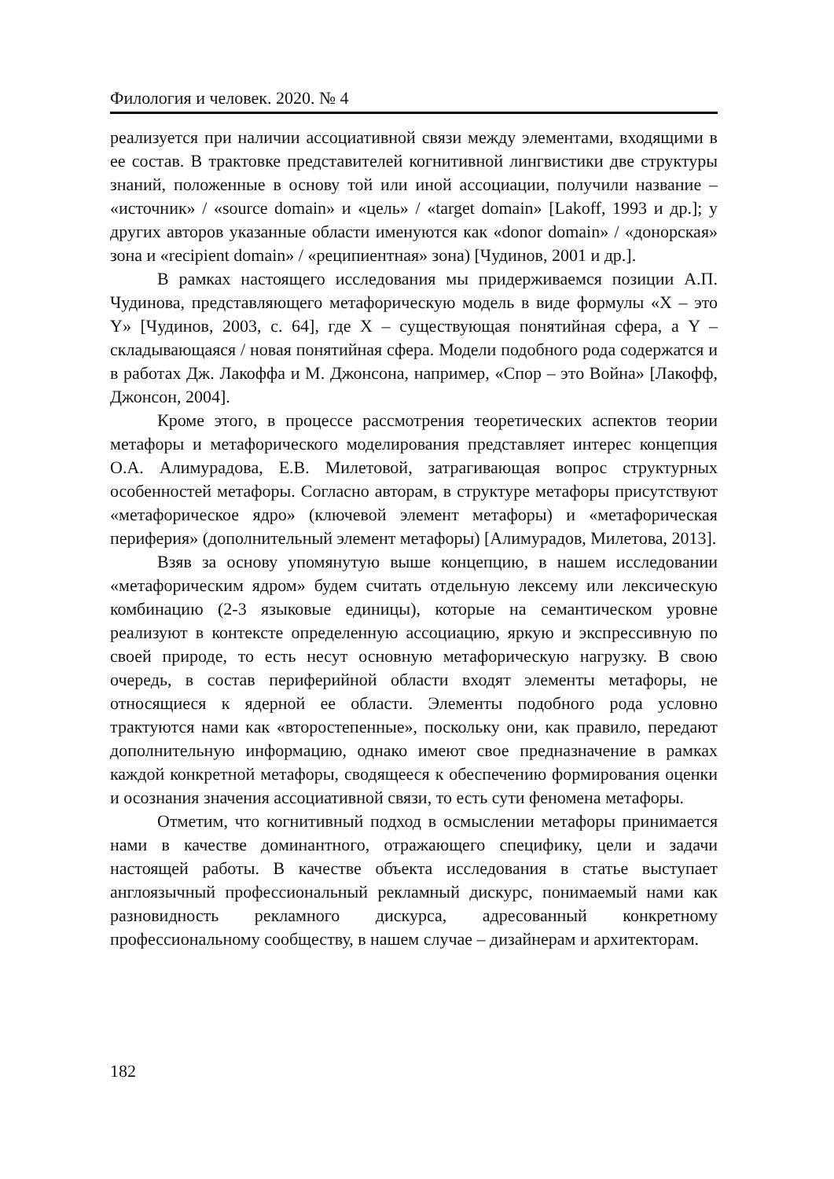Филология и человек. 2020. № 4
реализуется при наличии ассоциативной связи между элементами, входящими в ее состав. В трактовке представителей когнитивной лингвистики две структуры знаний, положенные в основу той или иной ассоциации, получили название – «источник» / «source domain» и «цель» / «target domain» [Lakoff, 1993 и др.]; у других авторов указанные области именуются как «donor domain» / «донорская» зона и «recipient domain» / «реципиентная» зона) [Чудинов, 2001 и др.].
В рамках настоящего исследования мы придерживаемся позиции А.П. Чудинова, представляющего метафорическую модель в виде формулы «Х – это Y» [Чудинов, 2003, с. 64], где Х – существующая понятийная сфера, а Y – складывающаяся / новая понятийная сфера. Модели подобного рода содержатся и в работах Дж. Лакоффа и М. Джонсона, например, «Спор – это Война» [Лакофф, Джонсон, 2004].
Кроме этого, в процессе рассмотрения теоретических аспектов теории метафоры и метафорического моделирования представляет интерес концепция О.А. Алимурадова, Е.В. Милетовой, затрагивающая вопрос структурных особенностей метафоры. Согласно авторам, в структуре метафоры присутствуют «метафорическое ядро» (ключевой элемент метафоры) и «метафорическая периферия» (дополнительный элемент метафоры) [Алимурадов, Милетова, 2013].
Взяв за основу упомянутую выше концепцию, в нашем исследовании «метафорическим ядром» будем считать отдельную лексему или лексическую комбинацию (2-3 языковые единицы), которые на семантическом уровне реализуют в контексте определенную ассоциацию, яркую и экспрессивную по своей природе, то есть несут основную метафорическую нагрузку. В свою очередь, в состав периферийной области входят элементы метафоры, не относящиеся к ядерной ее области. Элементы подобного рода условно трактуются нами как «второстепенные», поскольку они, как правило, передают дополнительную информацию, однако имеют свое предназначение в рамках каждой конкретной метафоры, сводящееся к обеспечению формирования оценки и осознания значения ассоциативной связи, то есть сути феномена метафоры.
Отметим, что когнитивный подход в осмыслении метафоры принимается нами в качестве доминантного, отражающего специфику, цели и задачи настоящей работы. В качестве объекта исследования в статье выступает англоязычный профессиональный рекламный дискурс, понимаемый нами как разновидность рекламного дискурса, адресованный конкретному профессиональному сообществу, в нашем случае – дизайнерам и архитекторам.
182